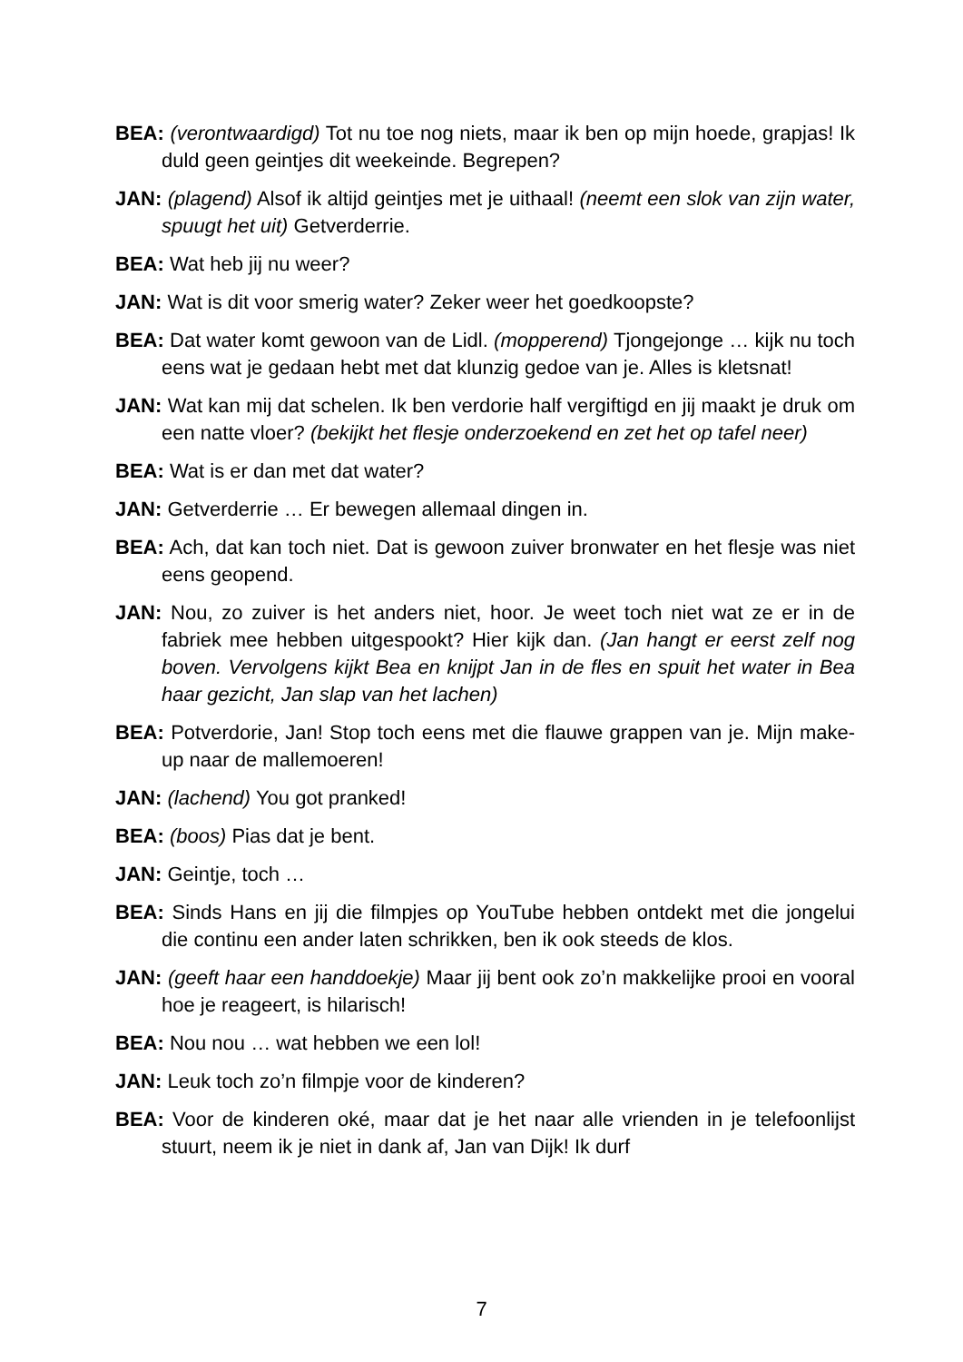BEA: (verontwaardigd) Tot nu toe nog niets, maar ik ben op mijn hoede, grapjas! Ik duld geen geintjes dit weekeinde. Begrepen?
JAN: (plagend) Alsof ik altijd geintjes met je uithaal! (neemt een slok van zijn water, spuugt het uit) Getverderrie.
BEA: Wat heb jij nu weer?
JAN: Wat is dit voor smerig water? Zeker weer het goedkoopste?
BEA: Dat water komt gewoon van de Lidl. (mopperend) Tjongejonge … kijk nu toch eens wat je gedaan hebt met dat klunzig gedoe van je. Alles is kletsnat!
JAN: Wat kan mij dat schelen. Ik ben verdorie half vergiftigd en jij maakt je druk om een natte vloer? (bekijkt het flesje onderzoekend en zet het op tafel neer)
BEA: Wat is er dan met dat water?
JAN: Getverderrie … Er bewegen allemaal dingen in.
BEA: Ach, dat kan toch niet. Dat is gewoon zuiver bronwater en het flesje was niet eens geopend.
JAN: Nou, zo zuiver is het anders niet, hoor. Je weet toch niet wat ze er in de fabriek mee hebben uitgespookt? Hier kijk dan. (Jan hangt er eerst zelf nog boven. Vervolgens kijkt Bea en knijpt Jan in de fles en spuit het water in Bea haar gezicht, Jan slap van het lachen)
BEA: Potverdorie, Jan! Stop toch eens met die flauwe grappen van je. Mijn make-up naar de mallemoeren!
JAN: (lachend) You got pranked!
BEA: (boos) Pias dat je bent.
JAN: Geintje, toch …
BEA: Sinds Hans en jij die filmpjes op YouTube hebben ontdekt met die jongelui die continu een ander laten schrikken, ben ik ook steeds de klos.
JAN: (geeft haar een handdoekje) Maar jij bent ook zo’n makkelijke prooi en vooral hoe je reageert, is hilarisch!
BEA: Nou nou … wat hebben we een lol!
JAN: Leuk toch zo’n filmpje voor de kinderen?
BEA: Voor de kinderen oké, maar dat je het naar alle vrienden in je telefoonlijst stuurt, neem ik je niet in dank af, Jan van Dijk! Ik durf
7